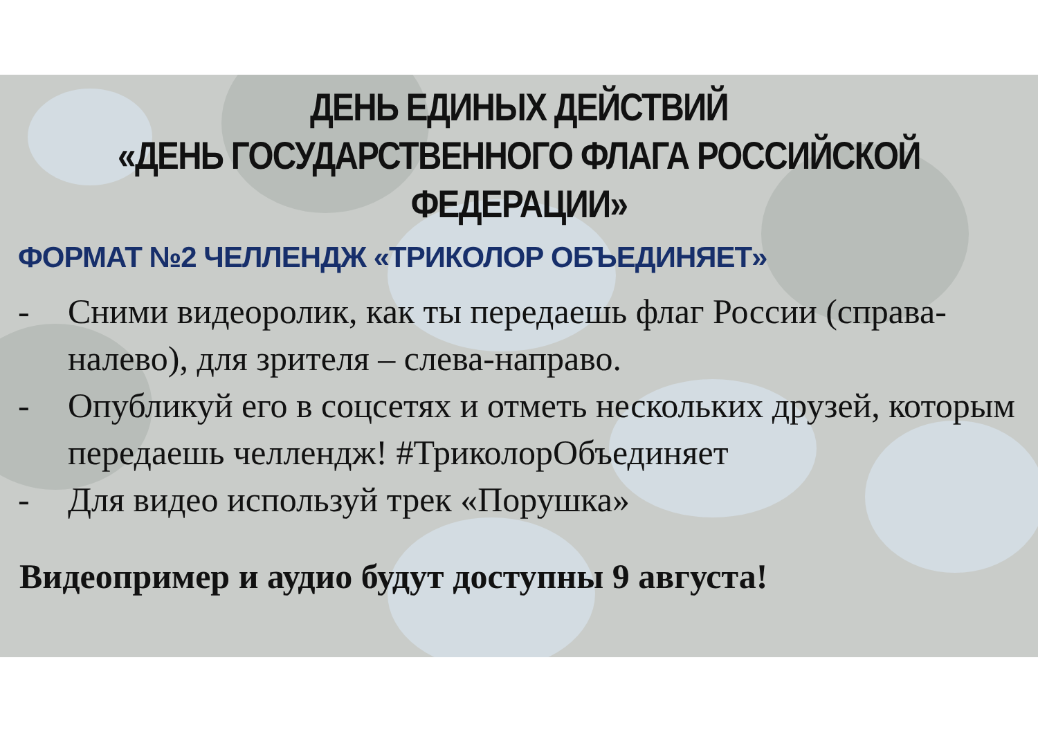ДЕНЬ ЕДИНЫХ ДЕЙСТВИЙ
«ДЕНЬ ГОСУДАРСТВЕННОГО ФЛАГА РОССИЙСКОЙ ФЕДЕРАЦИИ»
ФОРМАТ №2 ЧЕЛЛЕНДЖ «ТРИКОЛОР ОБЪЕДИНЯЕТ»
- Сними видеоролик, как ты передаешь флаг России (справа-налево), для зрителя – слева-направо.
- Опубликуй его в соцсетях и отметь нескольких друзей, которым передаешь челлендж! #ТриколорОбъединяет
- Для видео используй трек «Порушка»
Видеопример и аудио будут доступны 9 августа!